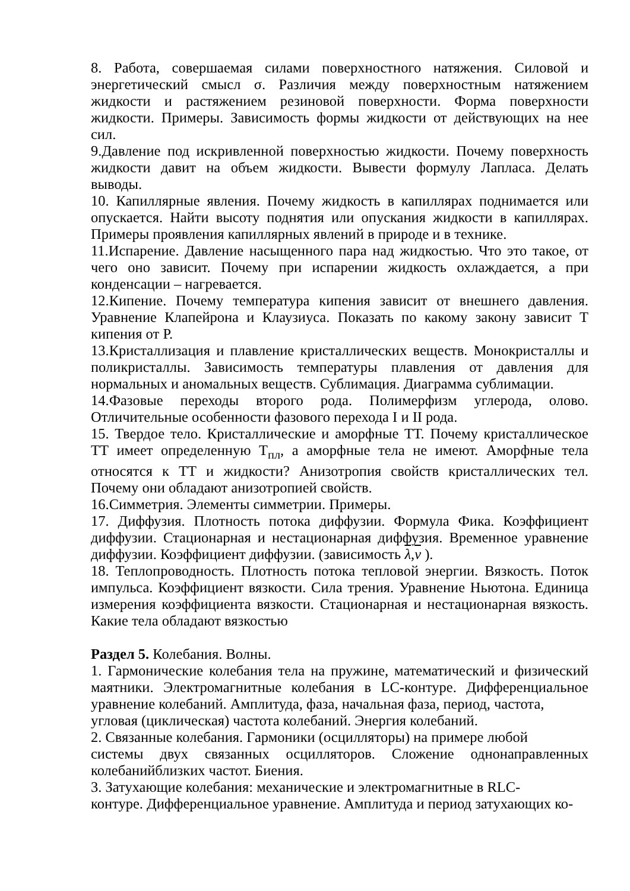8. Работа, совершаемая силами поверхностного натяжения. Силовой и энергетический смысл σ. Различия между поверхностным натяжением жидкости и растяжением резиновой поверхности. Форма поверхности жидкости. Примеры. Зависимость формы жидкости от действующих на нее сил.
9.Давление под искривленной поверхностью жидкости. Почему поверхность жидкости давит на объем жидкости. Вывести формулу Лапласа. Делать выводы.
10. Капиллярные явления. Почему жидкость в капиллярах поднимается или опускается. Найти высоту поднятия или опускания жидкости в капиллярах. Примеры проявления капиллярных явлений в природе и в технике.
11.Испарение. Давление насыщенного пара над жидкостью. Что это такое, от чего оно зависит. Почему при испарении жидкость охлаждается, а при конденсации – нагревается.
12.Кипение. Почему температура кипения зависит от внешнего давления. Уравнение Клапейрона и Клаузиуса. Показать по какому закону зависит Т кипения от Р.
13.Кристаллизация и плавление кристаллических веществ. Монокристаллы и поликристаллы. Зависимость температуры плавления от давления для нормальных и аномальных веществ. Сублимация. Диаграмма сублимации.
14.Фазовые переходы второго рода. Полимерфизм углерода, олово. Отличительные особенности фазового перехода I и II рода.
15. Твердое тело. Кристаллические и аморфные ТТ. Почему кристаллическое ТТ имеет определенную Т<sub>пл</sub>, а аморфные тела не имеют. Аморфные тела относятся к ТТ и жидкости? Анизотропия свойств кристаллических тел. Почему они обладают анизотропией свойств.
16.Симметрия. Элементы симметрии. Примеры.
17. Диффузия. Плотность потока диффузии. Формула Фика. Коэффициент диффузии. Стационарная и нестационарная диффузия. Временное уравнение диффузии. Коэффициент диффузии. (зависимость λ,v ).
18. Теплопроводность. Плотность потока тепловой энергии. Вязкость. Поток импульса. Коэффициент вязкости. Сила трения. Уравнение Ньютона. Единица измерения коэффициента вязкости. Стационарная и нестационарная вязкость. Какие тела обладают вязкостью
Раздел 5. Колебания. Волны.
1. Гармонические колебания тела на пружине, математический и физический маятники. Электромагнитные колебания в LC-контуре. Дифференциальное уравнение колебаний. Амплитуда, фаза, начальная фаза, период, частота,
угловая (циклическая) частота колебаний. Энергия колебаний.
2. Связанные колебания. Гармоники (осцилляторы) на примере любой
системы двух связанных осцилляторов. Сложение однонаправленных колебанийблизких частот. Биения.
3. Затухающие колебания: механические и электромагнитные в RLC-
контуре. Дифференциальное уравнение. Амплитуда и период затухающих ко-